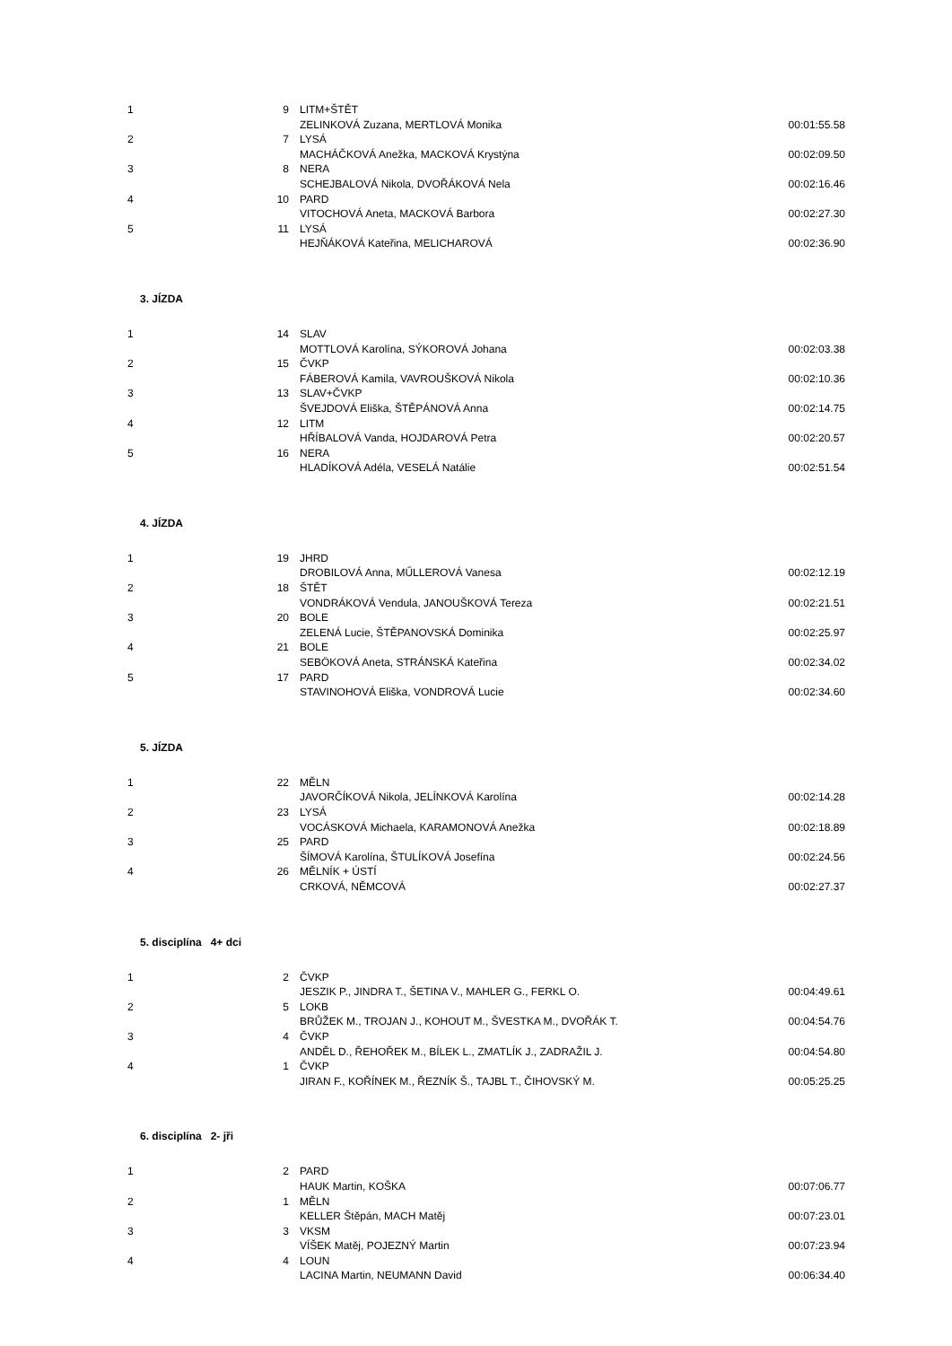| 1 | 9 | LITM+ŠTĚT | |
| | | ZELINKOVÁ Zuzana, MERTLOVÁ Monika | 00:01:55.58 |
| 2 | 7 | LYSÁ | |
| | | MACHÁČKOVÁ Anežka, MACKOVÁ Krystýna | 00:02:09.50 |
| 3 | 8 | NERA | |
| | | SCHEJBALOVÁ Nikola, DVOŘÁKOVÁ Nela | 00:02:16.46 |
| 4 | 10 | PARD | |
| | | VITOCHOVÁ Aneta, MACKOVÁ Barbora | 00:02:27.30 |
| 5 | 11 | LYSÁ | |
| | | HEJŇÁKOVÁ Kateřina, MELICHAROVÁ | 00:02:36.90 |
3. JÍZDA
| 1 | 14 | SLAV | |
| | | MOTTLOVÁ Karolína, SÝKOROVÁ Johana | 00:02:03.38 |
| 2 | 15 | ČVKP | |
| | | FÁBEROVÁ Kamila, VAVROUŠKOVÁ Nikola | 00:02:10.36 |
| 3 | 13 | SLAV+ČVKP | |
| | | ŠVEJDOVÁ Eliška, ŠTĚPÁNOVÁ Anna | 00:02:14.75 |
| 4 | 12 | LITM | |
| | | HŘÍBALOVÁ Vanda, HOJDAROVÁ Petra | 00:02:20.57 |
| 5 | 16 | NERA | |
| | | HLADÍKOVÁ Adéla, VESELÁ Natálie | 00:02:51.54 |
4. JÍZDA
| 1 | 19 | JHRD | |
| | | DROBILOVÁ Anna, MŰLLEROVÁ Vanesa | 00:02:12.19 |
| 2 | 18 | ŠTĚT | |
| | | VONDRÁKOVÁ Vendula, JANOUŠKOVÁ Tereza | 00:02:21.51 |
| 3 | 20 | BOLE | |
| | | ZELENÁ Lucie, ŠTĚPANOVSKÁ Dominika | 00:02:25.97 |
| 4 | 21 | BOLE | |
| | | SEBÖKOVÁ Aneta, STRÁNSKÁ Kateřina | 00:02:34.02 |
| 5 | 17 | PARD | |
| | | STAVINOHOVÁ Eliška, VONDROVÁ Lucie | 00:02:34.60 |
5. JÍZDA
| 1 | 22 | MĚLN | |
| | | JAVORČÍKOVÁ Nikola, JELÍNKOVÁ Karolína | 00:02:14.28 |
| 2 | 23 | LYSÁ | |
| | | VOCÁSKOVÁ Michaela, KARAMONOVÁ Anežka | 00:02:18.89 |
| 3 | 25 | PARD | |
| | | ŠÍMOVÁ Karolína, ŠTULÍKOVÁ Josefína | 00:02:24.56 |
| 4 | 26 | MĚLNÍK + ÚSTÍ | |
| | | CRKOVÁ, NĚMCOVÁ | 00:02:27.37 |
5. disciplína 4+ dci
| 1 | 2 | ČVKP | |
| | | JESZIK P., JINDRA T., ŠETINA V., MAHLER G., FERKL O. | 00:04:49.61 |
| 2 | 5 | LOKB | |
| | | BRŮŽEK M., TROJAN J., KOHOUT M., ŠVESTKA M., DVOŘÁK T. | 00:04:54.76 |
| 3 | 4 | ČVKP | |
| | | ANDĚL D., ŘEHOŘEK M., BÍLEK L., ZMATLÍK J., ZADRAŽIL J. | 00:04:54.80 |
| 4 | 1 | ČVKP | |
| | | JIRAN F., KOŘÍNEK M., ŘEZNÍK Š., TAJBL T., ČIHOVSKÝ M. | 00:05:25.25 |
6. disciplína 2- jři
| 1 | 2 | PARD | |
| | | HAUK Martin, KOŠKA | 00:07:06.77 |
| 2 | 1 | MĚLN | |
| | | KELLER Štěpán, MACH Matěj | 00:07:23.01 |
| 3 | 3 | VKSM | |
| | | VÍŠEK Matěj, POJEZNÝ Martin | 00:07:23.94 |
| 4 | 4 | LOUN | |
| | | LACINA Martin, NEUMANN David | 00:06:34.40 |